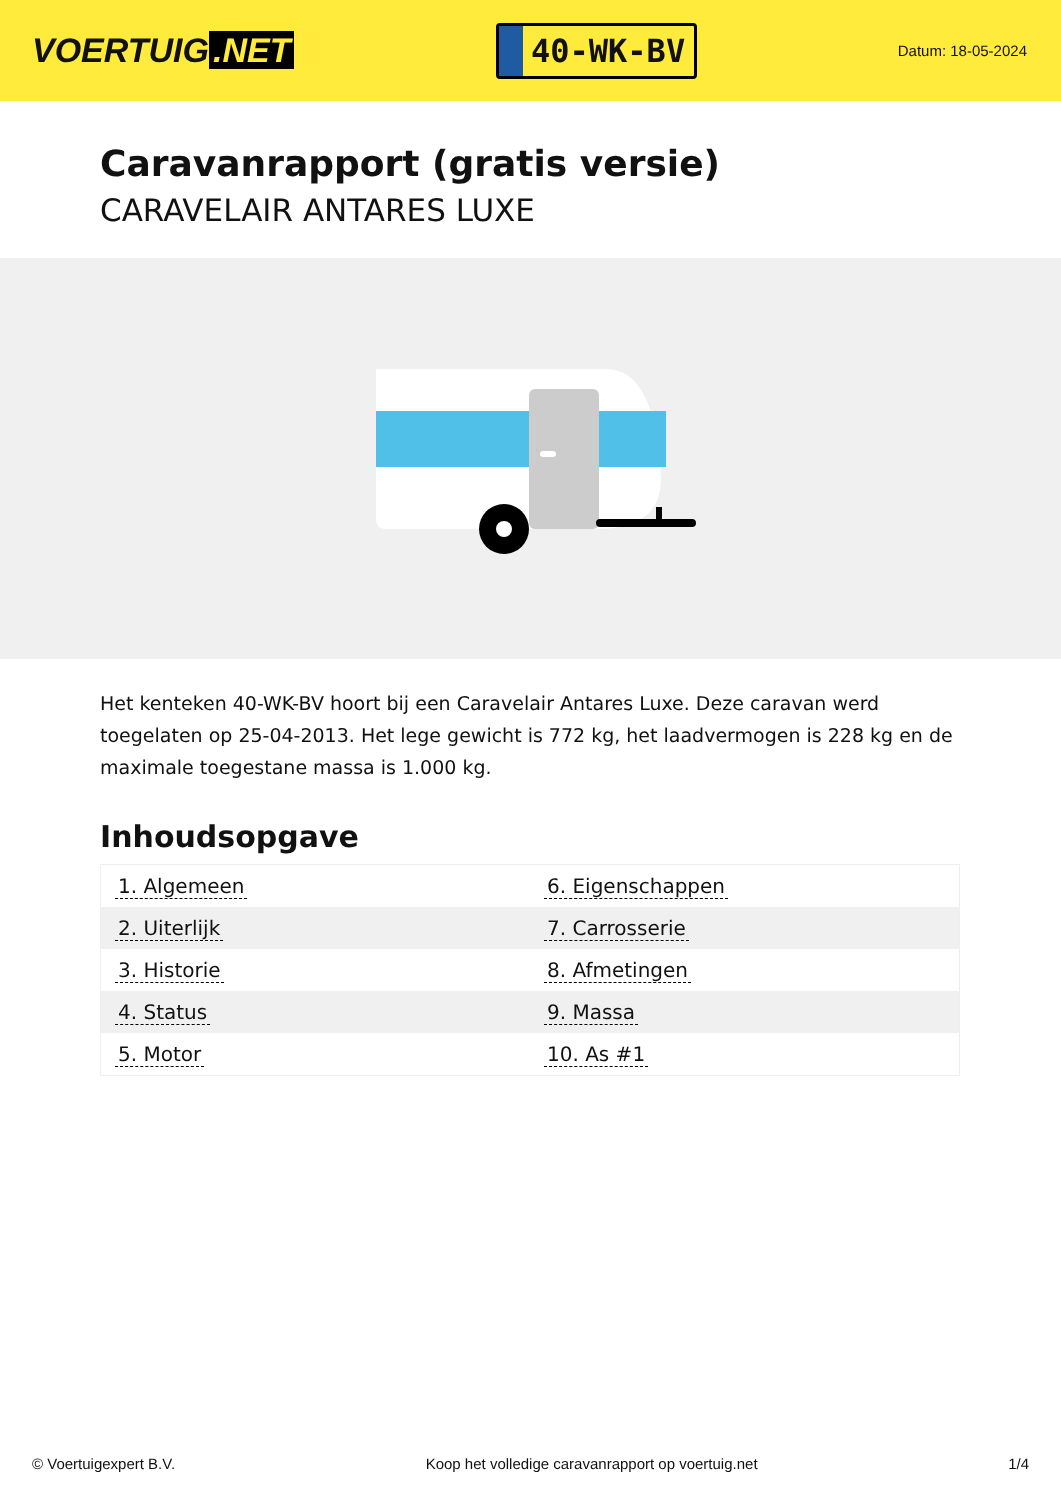VOERTUIG.NET
40-WK-BV
Datum: 18-05-2024
Caravanrapport (gratis versie)
CARAVELAIR ANTARES LUXE
Het kenteken 40-WK-BV hoort bij een Caravelair Antares Luxe. Deze caravan werd toegelaten op 25-04-2013. Het lege gewicht is 772 kg, het laadvermogen is 228 kg en de maximale toegestane massa is 1.000 kg.
Inhoudsopgave
| 1. Algemeen | 6. Eigenschappen |
| 2. Uiterlijk | 7. Carrosserie |
| 3. Historie | 8. Afmetingen |
| 4. Status | 9. Massa |
| 5. Motor | 10. As #1 |
© Voertuigexpert B.V. Koop het volledige caravanrapport op voertuig.net 1/4